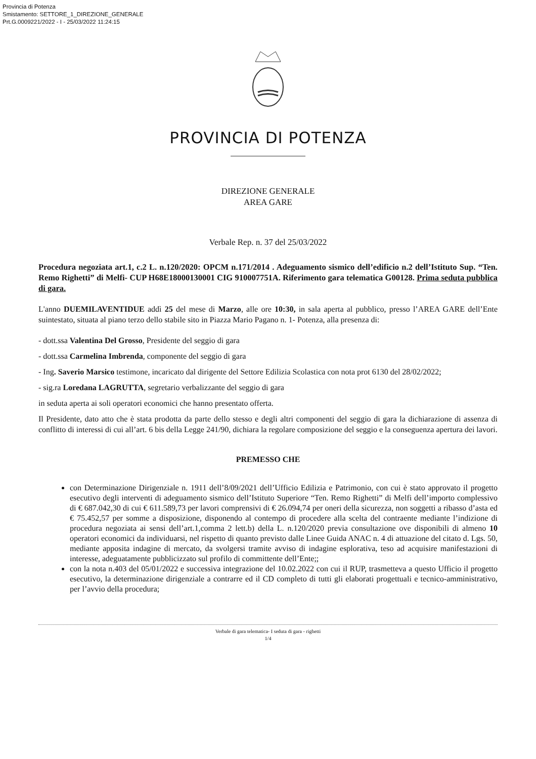Provincia di Potenza
Smistamento: SETTORE_1_DIREZIONE_GENERALE
Prt.G.0009221/2022 - I - 25/03/2022 11:24:15
PROVINCIA DI POTENZA
DIREZIONE GENERALE
AREA GARE
Verbale Rep. n. 37 del 25/03/2022
Procedura negoziata art.1, c.2 L. n.120/2020: OPCM n.171/2014 . Adeguamento sismico dell’edificio n.2 dell’Istituto Sup. “Ten. Remo Righetti” di Melfi- CUP H68E18000130001 CIG 910007751A. Riferimento gara telematica G00128. Prima seduta pubblica di gara.
L'anno DUEMILAVENTIDUE addì 25 del mese di Marzo, alle ore 10:30, in sala aperta al pubblico, presso l’AREA GARE dell’Ente suintestato, situata al piano terzo dello stabile sito in Piazza Mario Pagano n. 1- Potenza, alla presenza di:
- dott.ssa Valentina Del Grosso, Presidente del seggio di gara
- dott.ssa Carmelina Imbrenda, componente del seggio di gara
- Ing. Saverio Marsico testimone, incaricato dal dirigente del Settore Edilizia Scolastica con nota prot 6130 del 28/02/2022;
- sig.ra Loredana LAGRUTTA, segretario verbalizzante del seggio di gara
in seduta aperta ai soli operatori economici che hanno presentato offerta.
Il Presidente, dato atto che è stata prodotta da parte dello stesso e degli altri componenti del seggio di gara la dichiarazione di assenza di conflitto di interessi di cui all’art. 6 bis della Legge 241/90, dichiara la regolare composizione del seggio e la conseguenza apertura dei lavori.
PREMESSO CHE
con Determinazione Dirigenziale n. 1911 dell’8/09/2021 dell’Ufficio Edilizia e Patrimonio, con cui è stato approvato il progetto esecutivo degli interventi di adeguamento sismico dell’Istituto Superiore “Ten. Remo Righetti” di Melfi dell’importo complessivo di € 687.042,30 di cui € 611.589,73 per lavori comprensivi di € 26.094,74 per oneri della sicurezza, non soggetti a ribasso d’asta ed € 75.452,57 per somme a disposizione, disponendo al contempo di procedere alla scelta del contraente mediante l’indizione di procedura negoziata ai sensi dell’art.1,comma 2 lett.b) della L. n.120/2020 previa consultazione ove disponibili di almeno 10 operatori economici da individuarsi, nel rispetto di quanto previsto dalle Linee Guida ANAC n. 4 di attuazione del citato d. Lgs. 50, mediante apposita indagine di mercato, da svolgersi tramite avviso di indagine esplorativa, teso ad acquisire manifestazioni di interesse, adeguatamente pubblicizzato sul profilo di committente dell’Ente;;
con la nota n.403 del 05/01/2022 e successiva integrazione del 10.02.2022 con cui il RUP, trasmetteva a questo Ufficio il progetto esecutivo, la determinazione dirigenziale a contrarre ed il CD completo di tutti gli elaborati progettuali e tecnico-amministrativo, per l’avvio della procedura;
Verbale di gara telematica- I seduta di gara - righetti
1/4